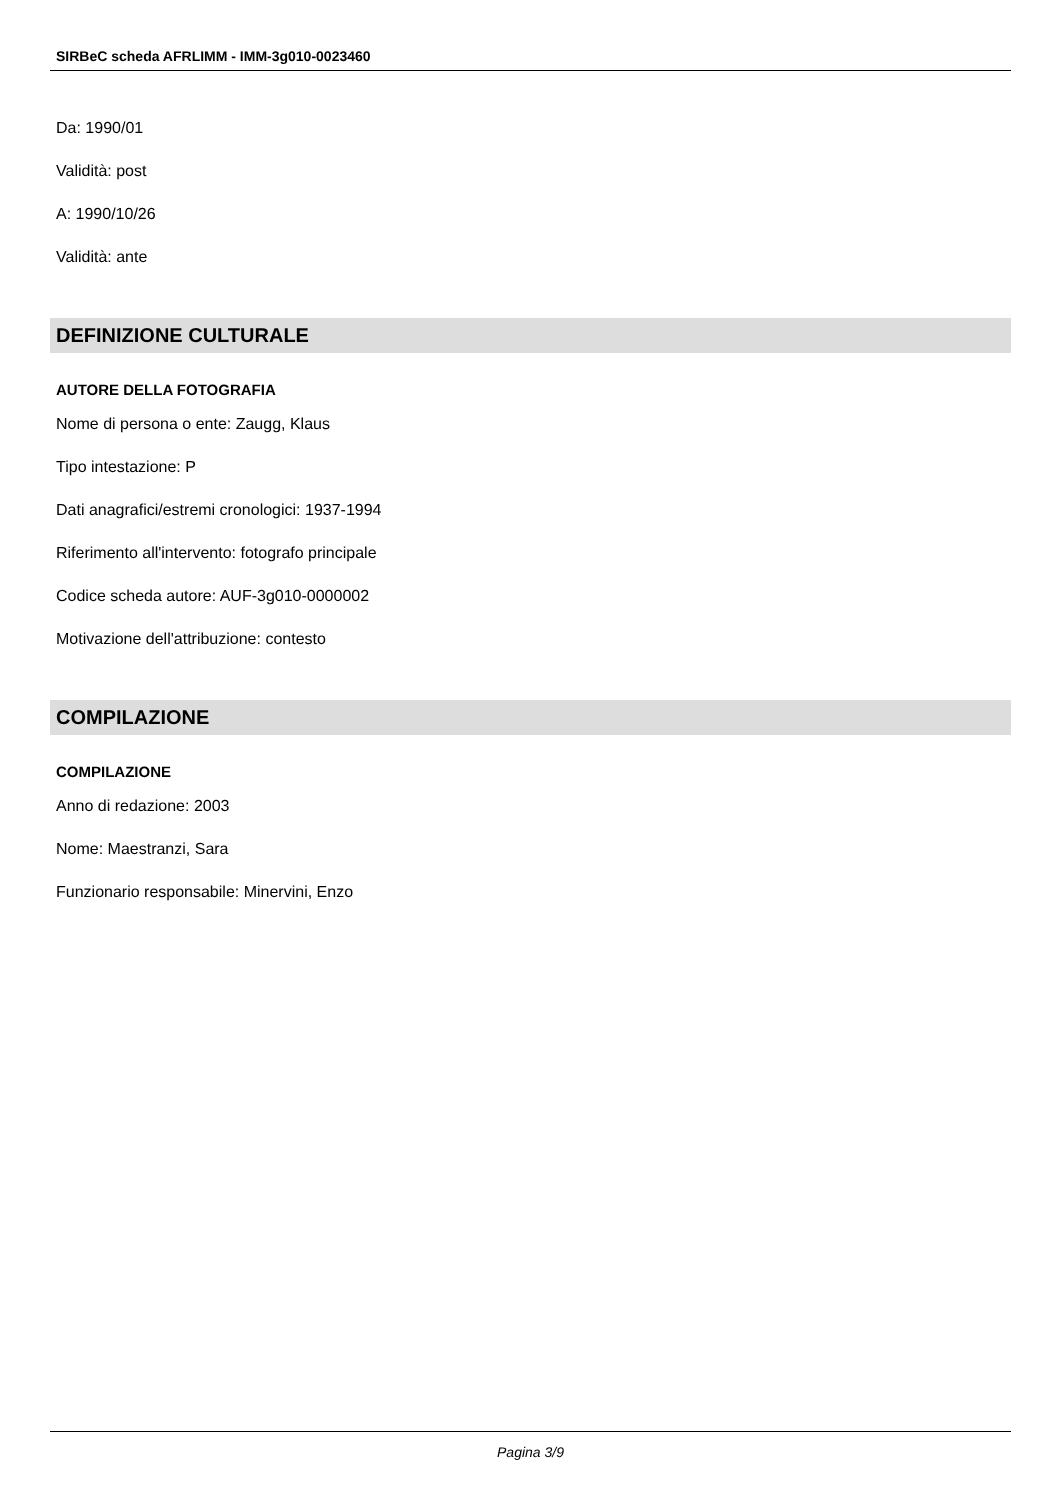SIRBeC scheda AFRLIMM - IMM-3g010-0023460
Da: 1990/01
Validità: post
A: 1990/10/26
Validità: ante
DEFINIZIONE CULTURALE
AUTORE DELLA FOTOGRAFIA
Nome di persona o ente: Zaugg, Klaus
Tipo intestazione: P
Dati anagrafici/estremi cronologici: 1937-1994
Riferimento all'intervento: fotografo principale
Codice scheda autore: AUF-3g010-0000002
Motivazione dell'attribuzione: contesto
COMPILAZIONE
COMPILAZIONE
Anno di redazione: 2003
Nome: Maestranzi, Sara
Funzionario responsabile: Minervini, Enzo
Pagina 3/9